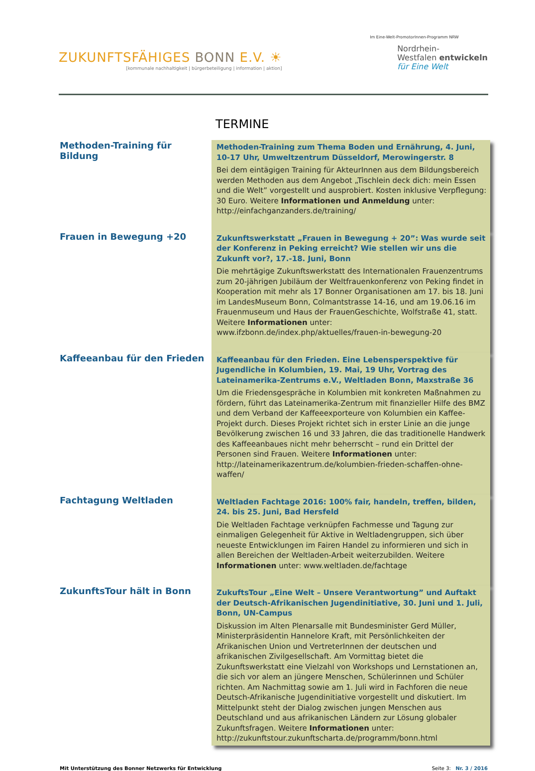ZUKUNFTSFÄHIGES BONN E.V. ☀
[kommunale nachhaltigkeit | bürgerbeteiligung | information | aktion]
Im Eine-Welt-PromotorInnen-Programm NRW
Nordrhein-
Westfalen entwickeln
für Eine Welt
TERMINE
Methoden-Training für Bildung
Methoden-Training zum Thema Boden und Ernährung, 4. Juni, 10-17 Uhr, Umweltzentrum Düsseldorf, Merowingerstr. 8
Bei dem eintägigen Training für AkteurInnen aus dem Bildungsbereich werden Methoden aus dem Angebot „Tischlein deck dich: mein Essen und die Welt” vorgestellt und ausprobiert. Kosten inklusive Verpflegung: 30 Euro. Weitere Informationen und Anmeldung unter: http://einfachganzanders.de/training/
Frauen in Bewegung +20
Zukunftswerkstatt „Frauen in Bewegung + 20”: Was wurde seit der Konferenz in Peking erreicht? Wie stellen wir uns die Zukunft vor?, 17.-18. Juni, Bonn
Die mehrtägige Zukunftswerkstatt des Internationalen Frauenzentrums zum 20-jährigen Jubiläum der Weltfrauenkonferenz von Peking findet in Kooperation mit mehr als 17 Bonner Organisationen am 17. bis 18. Juni im LandesMuseum Bonn, Colmantstrasse 14-16, und am 19.06.16 im Frauenmuseum und Haus der FrauenGeschichte, Wolfstraße 41, statt. Weitere Informationen unter: www.ifzbonn.de/index.php/aktuelles/frauen-in-bewegung-20
Kaffeeanbau für den Frieden
Kaffeeanbau für den Frieden. Eine Lebensperspektive für Jugendliche in Kolumbien, 19. Mai, 19 Uhr, Vortrag des Lateinamerika-Zentrums e.V., Weltladen Bonn, Maxstraße 36
Um die Friedensgespräche in Kolumbien mit konkreten Maßnahmen zu fördern, führt das Lateinamerika-Zentrum mit finanzieller Hilfe des BMZ und dem Verband der Kaffeeexporteure von Kolumbien ein Kaffee-Projekt durch. Dieses Projekt richtet sich in erster Linie an die junge Bevölkerung zwischen 16 und 33 Jahren, die das traditionelle Handwerk des Kaffeeanbaues nicht mehr beherrscht – rund ein Drittel der Personen sind Frauen. Weitere Informationen unter: http://lateinamerikazentrum.de/kolumbien-frieden-schaffen-ohne-waffen/
Fachtagung Weltladen
Weltladen Fachtage 2016: 100% fair, handeln, treffen, bilden, 24. bis 25. Juni, Bad Hersfeld
Die Weltladen Fachtage verknüpfen Fachmesse und Tagung zur einmaligen Gelegenheit für Aktive in Weltladengruppen, sich über neueste Entwicklungen im Fairen Handel zu informieren und sich in allen Bereichen der Weltladen-Arbeit weiterzubilden. Weitere Informationen unter: www.weltladen.de/fachtage
ZukunftsTour hält in Bonn
ZukuftsTour „Eine Welt – Unsere Verantwortung” und Auftakt der Deutsch-Afrikanischen Jugendinitiative, 30. Juni und 1. Juli, Bonn, UN-Campus
Diskussion im Alten Plenarsalle mit Bundesminister Gerd Müller, Ministerpräsidentin Hannelore Kraft, mit Persönlichkeiten der Afrikanischen Union und VertreterInnen der deutschen und afrikanischen Zivilgesellschaft. Am Vormittag bietet die Zukunftswerkstatt eine Vielzahl von Workshops und Lernstationen an, die sich vor alem an jüngere Menschen, Schülerinnen und Schüler richten. Am Nachmittag sowie am 1. Juli wird in Fachforen die neue Deutsch-Afrikanische Jugendinitiative vorgestellt und diskutiert. Im Mittelpunkt steht der Dialog zwischen jungen Menschen aus Deutschland und aus afrikanischen Ländern zur Lösung globaler Zukunftsfragen. Weitere Informationen unter: http://zukunftstour.zukunftscharta.de/programm/bonn.html
Mit Unterstützung des Bonner Netzwerks für Entwicklung Seite 3: Nr. 3 / 2016